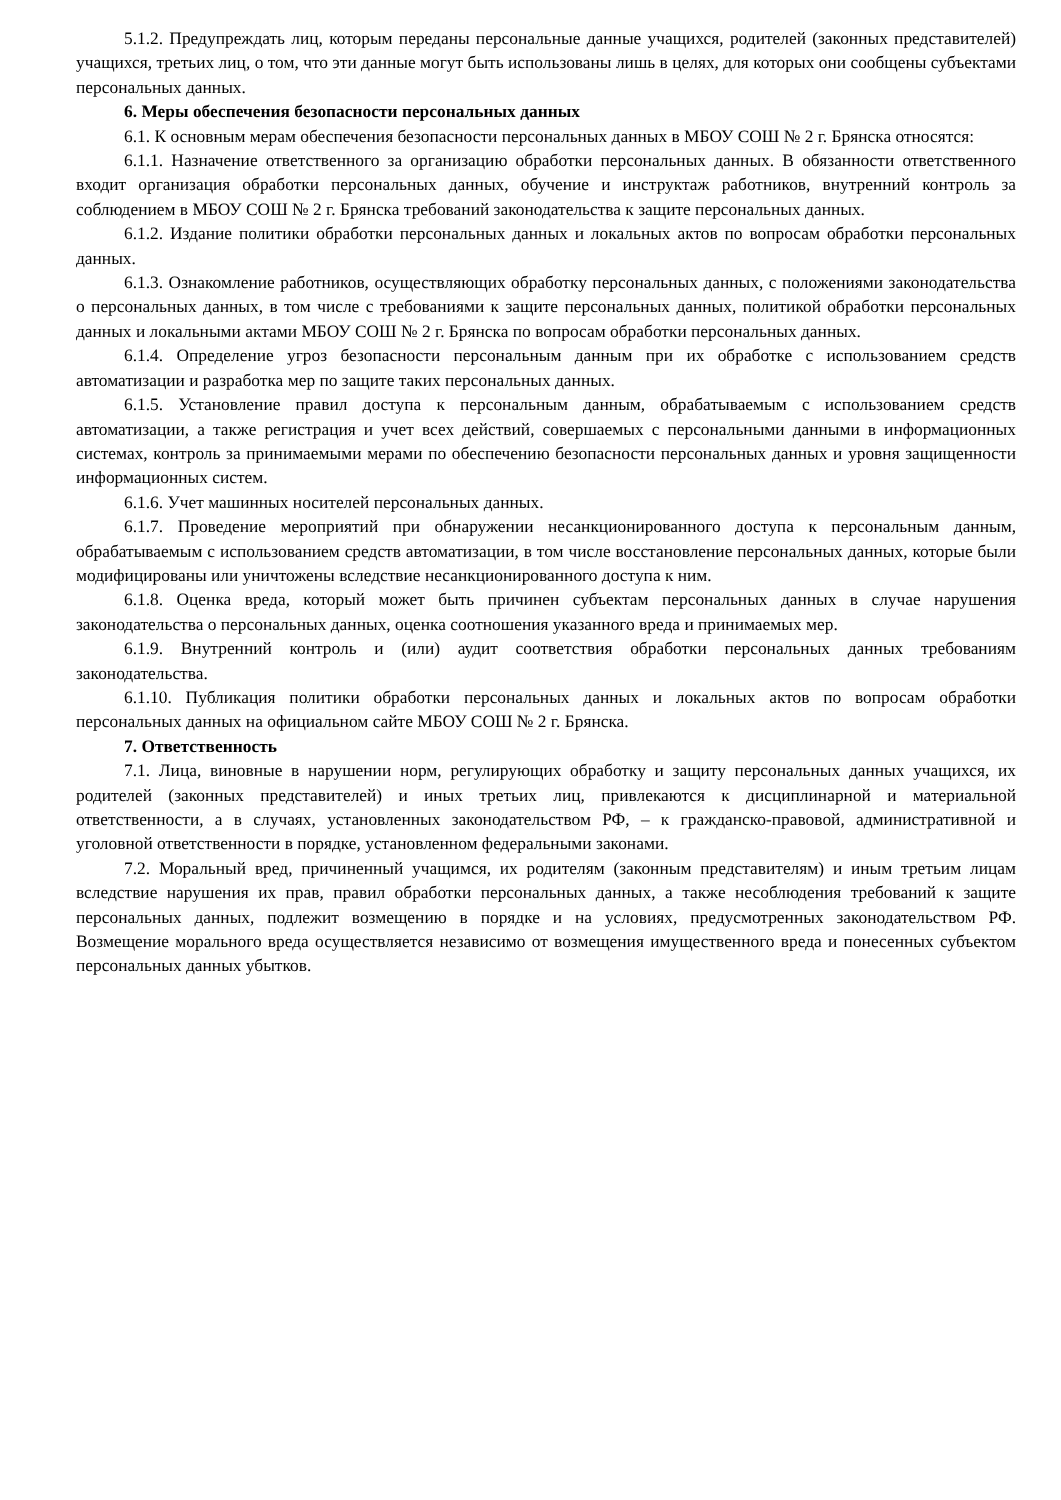5.1.2. Предупреждать лиц, которым переданы персональные данные учащихся, родителей (законных представителей) учащихся, третьих лиц, о том, что эти данные могут быть использованы лишь в целях, для которых они сообщены субъектами персональных данных.
6. Меры обеспечения безопасности персональных данных
6.1. К основным мерам обеспечения безопасности персональных данных в МБОУ СОШ № 2 г. Брянска относятся:
6.1.1. Назначение ответственного за организацию обработки персональных данных. В обязанности ответственного входит организация обработки персональных данных, обучение и инструктаж работников, внутренний контроль за соблюдением в МБОУ СОШ № 2 г. Брянска требований законодательства к защите персональных данных.
6.1.2. Издание политики обработки персональных данных и локальных актов по вопросам обработки персональных данных.
6.1.3. Ознакомление работников, осуществляющих обработку персональных данных, с положениями законодательства о персональных данных, в том числе с требованиями к защите персональных данных, политикой обработки персональных данных и локальными актами МБОУ СОШ № 2 г. Брянска по вопросам обработки персональных данных.
6.1.4. Определение угроз безопасности персональным данным при их обработке с использованием средств автоматизации и разработка мер по защите таких персональных данных.
6.1.5. Установление правил доступа к персональным данным, обрабатываемым с использованием средств автоматизации, а также регистрация и учет всех действий, совершаемых с персональными данными в информационных системах, контроль за принимаемыми мерами по обеспечению безопасности персональных данных и уровня защищенности информационных систем.
6.1.6. Учет машинных носителей персональных данных.
6.1.7. Проведение мероприятий при обнаружении несанкционированного доступа к персональным данным, обрабатываемым с использованием средств автоматизации, в том числе восстановление персональных данных, которые были модифицированы или уничтожены вследствие несанкционированного доступа к ним.
6.1.8. Оценка вреда, который может быть причинен субъектам персональных данных в случае нарушения законодательства о персональных данных, оценка соотношения указанного вреда и принимаемых мер.
6.1.9. Внутренний контроль и (или) аудит соответствия обработки персональных данных требованиям законодательства.
6.1.10. Публикация политики обработки персональных данных и локальных актов по вопросам обработки персональных данных на официальном сайте МБОУ СОШ № 2 г. Брянска.
7. Ответственность
7.1. Лица, виновные в нарушении норм, регулирующих обработку и защиту персональных данных учащихся, их родителей (законных представителей) и иных третьих лиц, привлекаются к дисциплинарной и материальной ответственности, а в случаях, установленных законодательством РФ, – к гражданско-правовой, административной и уголовной ответственности в порядке, установленном федеральными законами.
7.2. Моральный вред, причиненный учащимся, их родителям (законным представителям) и иным третьим лицам вследствие нарушения их прав, правил обработки персональных данных, а также несоблюдения требований к защите персональных данных, подлежит возмещению в порядке и на условиях, предусмотренных законодательством РФ. Возмещение морального вреда осуществляется независимо от возмещения имущественного вреда и понесенных субъектом персональных данных убытков.